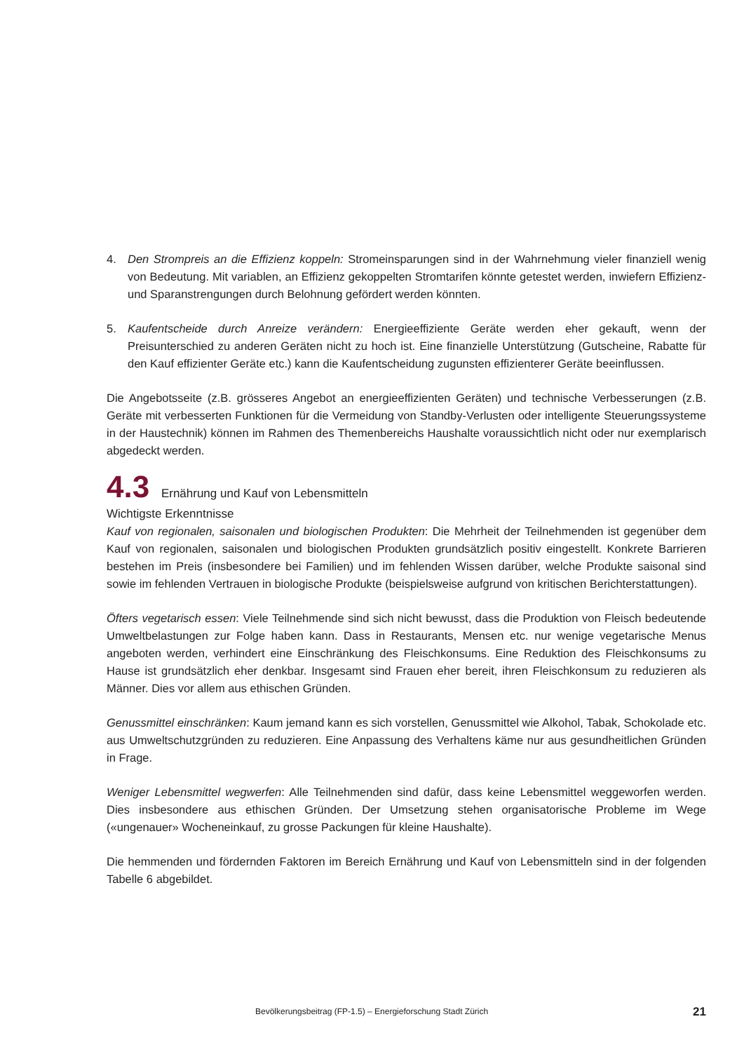4. Den Strompreis an die Effizienz koppeln: Stromeinsparungen sind in der Wahrnehmung vieler finanziell wenig von Bedeutung. Mit variablen, an Effizienz gekoppelten Stromtarifen könnte getestet werden, inwiefern Effizienz- und Sparanstrengungen durch Belohnung gefördert werden könnten.
5. Kaufentscheide durch Anreize verändern: Energieeffiziente Geräte werden eher gekauft, wenn der Preisunterschied zu anderen Geräten nicht zu hoch ist. Eine finanzielle Unterstützung (Gutscheine, Rabatte für den Kauf effizienter Geräte etc.) kann die Kaufentscheidung zugunsten effizienterer Geräte beeinflussen.
Die Angebotsseite (z.B. grösseres Angebot an energieeffizienten Geräten) und technische Verbesserungen (z.B. Geräte mit verbesserten Funktionen für die Vermeidung von Standby-Verlusten oder intelligente Steuerungssysteme in der Haustechnik) können im Rahmen des Themenbereichs Haushalte voraussichtlich nicht oder nur exemplarisch abgedeckt werden.
4.3 Ernährung und Kauf von Lebensmitteln
Wichtigste Erkenntnisse
Kauf von regionalen, saisonalen und biologischen Produkten: Die Mehrheit der Teilnehmenden ist gegenüber dem Kauf von regionalen, saisonalen und biologischen Produkten grundsätzlich positiv eingestellt. Konkrete Barrieren bestehen im Preis (insbesondere bei Familien) und im fehlenden Wissen darüber, welche Produkte saisonal sind sowie im fehlenden Vertrauen in biologische Produkte (beispielsweise aufgrund von kritischen Berichterstattungen).
Öfters vegetarisch essen: Viele Teilnehmende sind sich nicht bewusst, dass die Produktion von Fleisch bedeutende Umweltbelastungen zur Folge haben kann. Dass in Restaurants, Mensen etc. nur wenige vegetarische Menus angeboten werden, verhindert eine Einschränkung des Fleischkonsums. Eine Reduktion des Fleischkonsums zu Hause ist grundsätzlich eher denkbar. Insgesamt sind Frauen eher bereit, ihren Fleischkonsum zu reduzieren als Männer. Dies vor allem aus ethischen Gründen.
Genussmittel einschränken: Kaum jemand kann es sich vorstellen, Genussmittel wie Alkohol, Tabak, Schokolade etc. aus Umweltschutzgründen zu reduzieren. Eine Anpassung des Verhaltens käme nur aus gesundheitlichen Gründen in Frage.
Weniger Lebensmittel wegwerfen: Alle Teilnehmenden sind dafür, dass keine Lebensmittel weggeworfen werden. Dies insbesondere aus ethischen Gründen. Der Umsetzung stehen organisatorische Probleme im Wege («ungenauer» Wocheneinkauf, zu grosse Packungen für kleine Haushalte).
Die hemmenden und fördernden Faktoren im Bereich Ernährung und Kauf von Lebensmitteln sind in der folgenden Tabelle 6 abgebildet.
Bevölkerungsbeitrag (FP-1.5) – Energieforschung Stadt Zürich 21